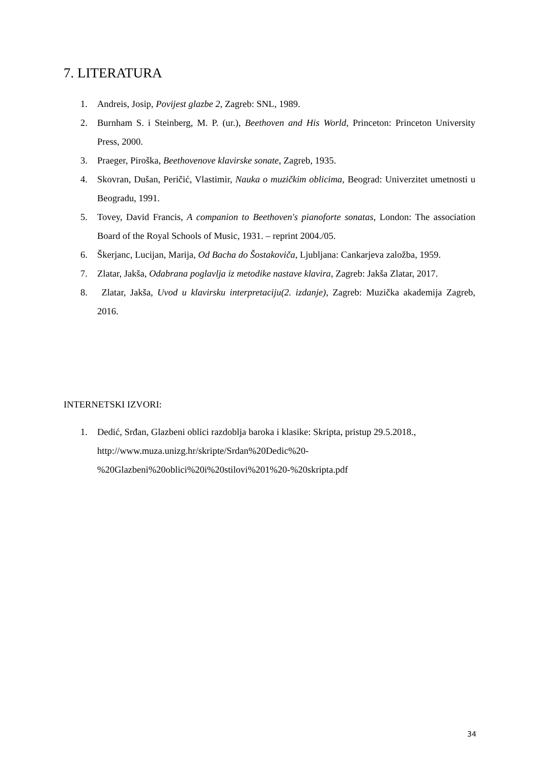7. LITERATURA
1. Andreis, Josip, Povijest glazbe 2, Zagreb: SNL, 1989.
2. Burnham S. i Steinberg, M. P. (ur.), Beethoven and His World, Princeton: Princeton University Press, 2000.
3. Praeger, Piroška, Beethovenove klavirske sonate, Zagreb, 1935.
4. Skovran, Dušan, Peričić, Vlastimir, Nauka o muzičkim oblicima, Beograd: Univerzitet umetnosti u Beogradu, 1991.
5. Tovey, David Francis, A companion to Beethoven's pianoforte sonatas, London: The association Board of the Royal Schools of Music, 1931. – reprint 2004./05.
6. Škerjanc, Lucijan, Marija, Od Bacha do Šostakoviča, Ljubljana: Cankarjeva založba, 1959.
7. Zlatar, Jakša, Odabrana poglavlja iz metodike nastave klavira, Zagreb: Jakša Zlatar, 2017.
8. Zlatar, Jakša, Uvod u klavirsku interpretaciju(2. izdanje), Zagreb: Muzička akademija Zagreb, 2016.
INTERNETSKI IZVORI:
1. Dedić, Srđan, Glazbeni oblici razdoblja baroka i klasike: Skripta, pristup 29.5.2018., http://www.muza.unizg.hr/skripte/Srdan%20Dedic%20-
%20Glazbeni%20oblici%20i%20stilovi%201%20-%20skripta.pdf
34